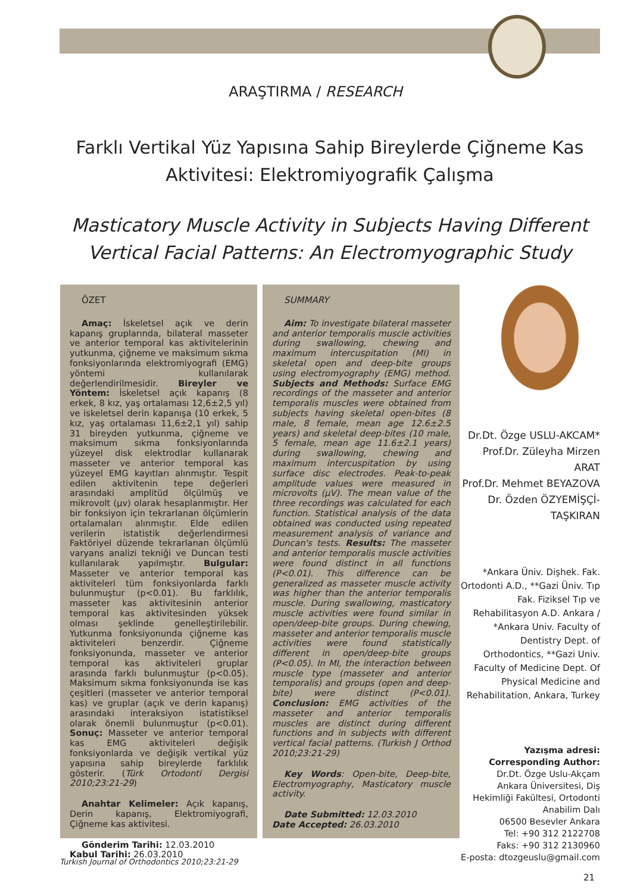ARAŞTIRMA / RESEARCH
Farklı Vertikal Yüz Yapısına Sahip Bireylerde Çiğneme Kas Aktivitesi: Elektromiyografik Çalışma
Masticatory Muscle Activity in Subjects Having Different Vertical Facial Patterns: An Electromyographic Study
ÖZET
Amaç: İskeletsel açık ve derin kapanış gruplarında, bilateral masseter ve anterior temporal kas aktivitelerinin yutkunma, çiğneme ve maksimum sıkma fonksiyonlarında elektromiyografi (EMG) yöntemi kullanılarak değerlendirilmesidir. Bireyler ve Yöntem: İskeletsel açık kapanış (8 erkek, 8 kız, yaş ortalaması 12,6±2,5 yıl) ve iskeletsel derin kapanışa (10 erkek, 5 kız, yaş ortalaması 11,6±2,1 yıl) sahip 31 bireyden yutkunma, çiğneme ve maksimum sıkma fonksiyonlarında yüzeyel disk elektrodlar kullanarak masseter ve anterior temporal kas yüzeyel EMG kayıtları alınmıştır. Tespit edilen aktivitenin tepe değerleri arasındaki amplitüd ölçülmüş ve mikrovolt (µv) olarak hesaplanmıştır. Her bir fonksiyon için tekrarlanan ölçümlerin ortalamaları alınmıştır. Elde edilen verilerin istatistik değerlendirmesi Faktöriyel düzende tekrarlanan ölçümlü varyans analizi tekniği ve Duncan testi kullanılarak yapılmıştır. Bulgular: Masseter ve anterior temporal kas aktiviteleri tüm fonksiyonlarda farklı bulunmuştur (p<0.01). Bu farklılık, masseter kas aktivitesinin anterior temporal kas aktivitesinden yüksek olması şeklinde genelleştirilebilir. Yutkunma fonksiyonunda çiğneme kas aktiviteleri benzerdir. Çiğneme fonksiyonunda, masseter ve anterior temporal kas aktiviteleri gruplar arasında farklı bulunmuştur (p<0.05). Maksimum sıkma fonksiyonunda ise kas çeşitleri (masseter ve anterior temporal kas) ve gruplar (açık ve derin kapanış) arasındaki interaksiyon istatistiksel olarak önemli bulunmuştur (p<0.01). Sonuç: Masseter ve anterior temporal kas EMG aktiviteleri değişik fonksiyonlarda ve değişik vertikal yüz yapısına sahip bireylerde farklılık gösterir. (Türk Ortodonti Dergisi 2010;23:21-29)
Anahtar Kelimeler: Açık kapanış, Derin kapanış, Elektromiyografi, Çiğneme kas aktivitesi.
Gönderim Tarihi: 12.03.2010
Kabul Tarihi: 26.03.2010
SUMMARY
Aim: To investigate bilateral masseter and anterior temporalis muscle activities during swallowing, chewing and maximum intercuspitation (MI) in skeletal open and deep-bite groups using electromyography (EMG) method. Subjects and Methods: Surface EMG recordings of the masseter and anterior temporalis muscles were obtained from subjects having skeletal open-bites (8 male, 8 female, mean age 12.6±2.5 years) and skeletal deep-bites (10 male, 5 female, mean age 11.6±2.1 years) during swallowing, chewing and maximum intercuspitation by using surface disc electrodes. Peak-to-peak amplitude values were measured in microvolts (µV). The mean value of the three recordings was calculated for each function. Statistical analysis of the data obtained was conducted using repeated measurement analysis of variance and Duncan's tests. Results: The masseter and anterior temporalis muscle activities were found distinct in all functions (P<0.01). This difference can be generalized as masseter muscle activity was higher than the anterior temporalis muscle. During swallowing, masticatory muscle activities were found similar in open/deep-bite groups. During chewing, masseter and anterior temporalis muscle activities were found statistically different in open/deep-bite groups (P<0.05). In MI, the interaction between muscle type (masseter and anterior temporalis) and groups (open and deep-bite) were distinct (P<0.01). Conclusion: EMG activities of the masseter and anterior temporalis muscles are distinct during different functions and in subjects with different vertical facial patterns. (Turkish J Orthod 2010;23:21-29)
Key Words: Open-bite, Deep-bite, Electromyography, Masticatory muscle activity.
Date Submitted: 12.03.2010
Date Accepted: 26.03.2010
Dr.Dt. Özge USLU-AKCAM*
Prof.Dr. Züleyha Mirzen ARAT
Prof.Dr. Mehmet BEYAZOVA
Dr. Özden ÖZYEMİŞÇİ-TAŞKIRAN
*Ankara Üniv. Dişhek. Fak. Ortodonti A.D., **Gazi Üniv. Tıp Fak. Fiziksel Tıp ve Rehabilitasyon A.D. Ankara / *Ankara Univ. Faculty of Dentistry Dept. of Orthodontics, **Gazi Univ. Faculty of Medicine Dept. Of Physical Medicine and Rehabilitation, Ankara, Turkey
Yazışma adresi:
Corresponding Author:
Dr.Dt. Özge Uslu-Akçam
Ankara Üniversitesi, Diş Hekimliği Fakültesi, Ortodonti Anabilim Dalı
06500 Besevler Ankara
Tel: +90 312 2122708
Faks: +90 312 2130960
E-posta: dtozgeuslu@gmail.com
Turkish Journal of Orthodontics 2010;23:21-29
21